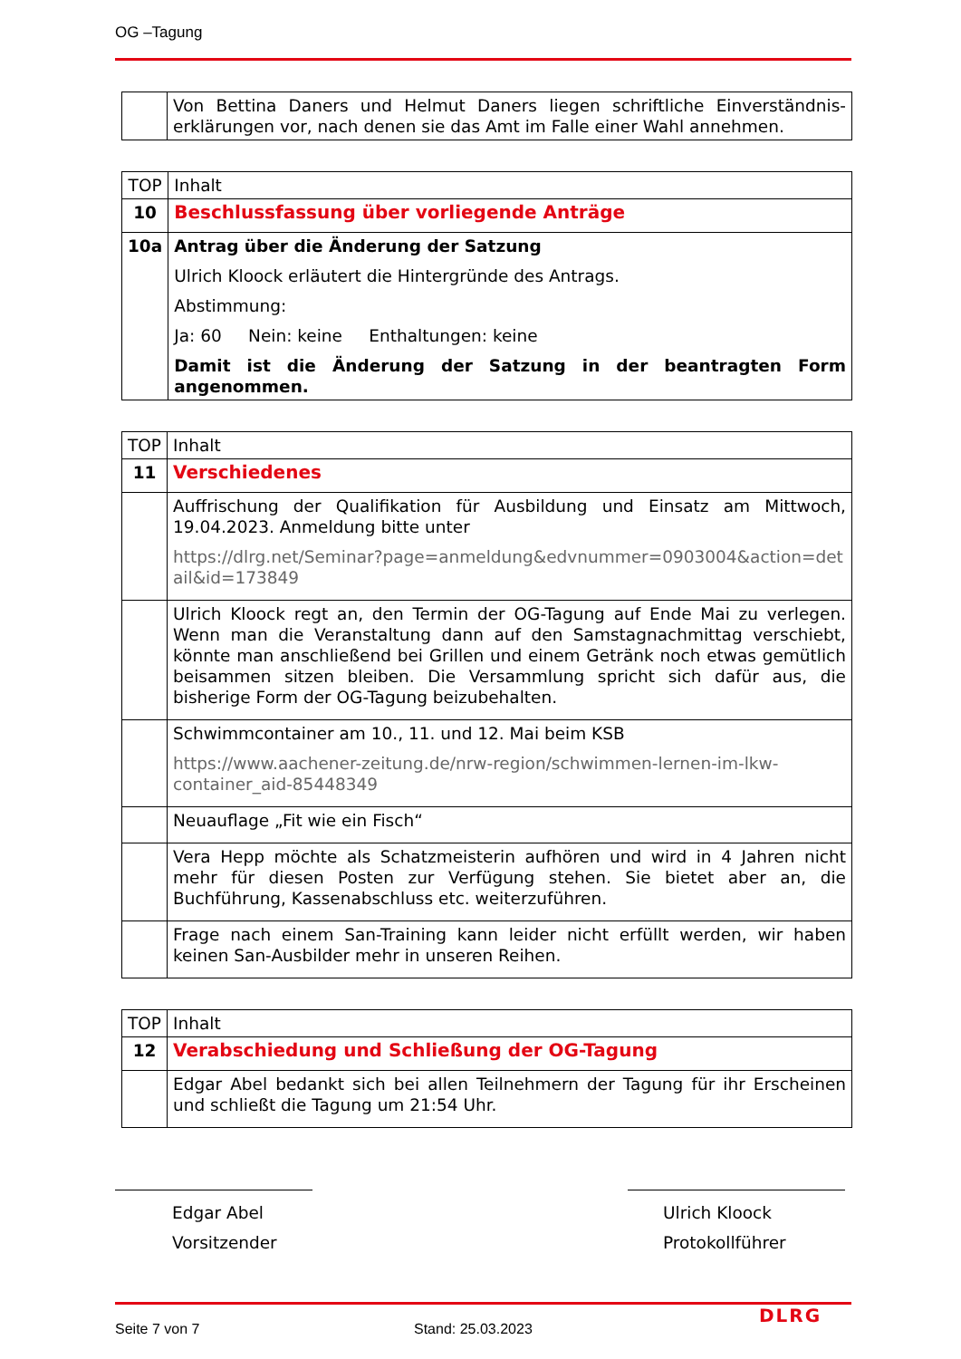OG –Tagung
| | Von Bettina Daners und Helmut Daners liegen schriftliche Einverständnis-erklärungen vor, nach denen sie das Amt im Falle einer Wahl annehmen. |
| TOP | Inhalt |
| 10 | Beschlussfassung über vorliegende Anträge |
| 10a | Antrag über die Änderung der Satzung Ulrich Kloock erläutert die Hintergründe des Antrags. Abstimmung: Ja: 60 Nein: keine Enthaltungen: keine Damit ist die Änderung der Satzung in der beantragten Form angenommen. |
| TOP | Inhalt |
| 11 | Verschiedenes |
| | Auffrischung der Qualifikation für Ausbildung und Einsatz am Mittwoch, 19.04.2023. Anmeldung bitte unter https://dlrg.net/Seminar?page=anmeldung&edvnummer=0903004&action=detail&id=173849 |
| | Ulrich Kloock regt an, den Termin der OG-Tagung auf Ende Mai zu verlegen. Wenn man die Veranstaltung dann auf den Samstagnachmittag verschiebt, könnte man anschließend bei Grillen und einem Getränk noch etwas gemütlich beisammen sitzen bleiben. Die Versammlung spricht sich dafür aus, die bisherige Form der OG-Tagung beizubehalten. |
| | Schwimmcontainer am 10., 11. und 12. Mai beim KSB https://www.aachener-zeitung.de/nrw-region/schwimmen-lernen-im-lkw-container_aid-85448349 |
| | Neuauflage „Fit wie ein Fisch“ |
| | Vera Hepp möchte als Schatzmeisterin aufhören und wird in 4 Jahren nicht mehr für diesen Posten zur Verfügung stehen. Sie bietet aber an, die Buchführung, Kassenabschluss etc. weiterzuführen. |
| | Frage nach einem San-Training kann leider nicht erfüllt werden, wir haben keinen San-Ausbilder mehr in unseren Reihen. |
| TOP | Inhalt |
| 12 | Verabschiedung und Schließung der OG-Tagung |
| | Edgar Abel bedankt sich bei allen Teilnehmern der Tagung für ihr Erscheinen und schließt die Tagung um 21:54 Uhr. |
Edgar Abel
Vorsitzender
Ulrich Kloock
Protokollführer
Seite 7 von 7 Stand: 25.03.2023
DLRG